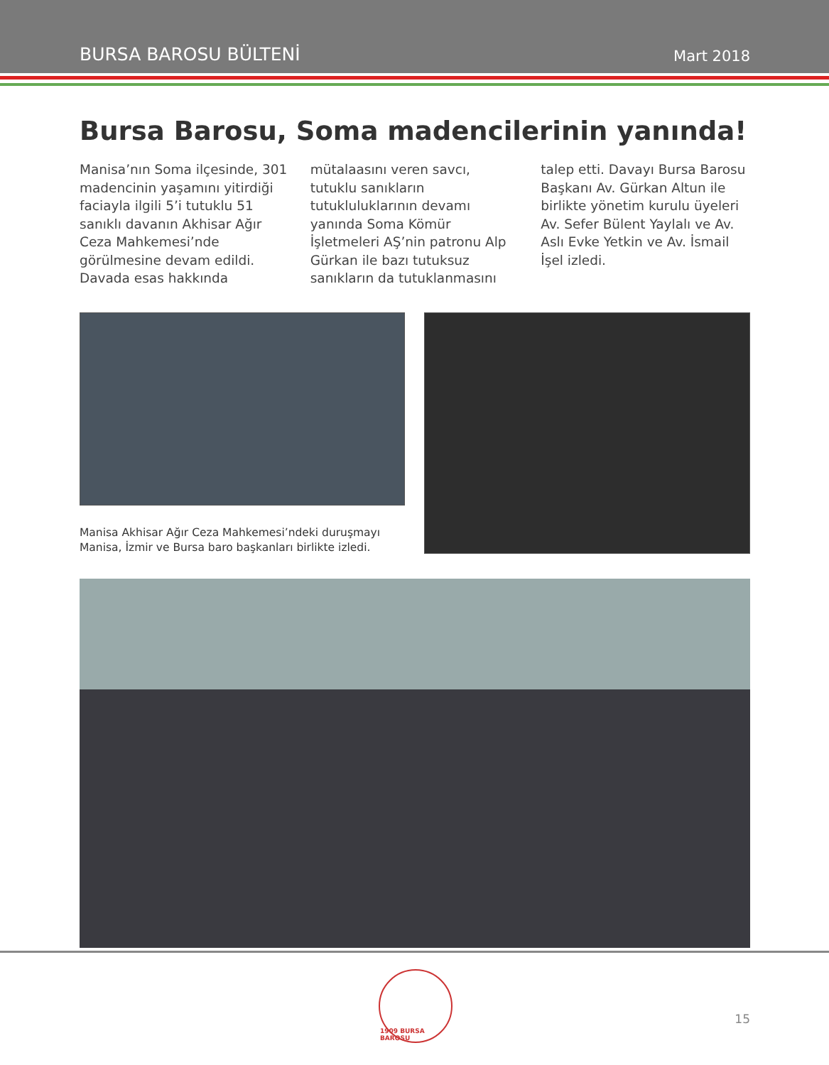BURSA BAROSU BÜLTENİ Mart 2018
Bursa Barosu, Soma madencilerinin yanında!
Manisa’nın Soma ilçesinde, 301 madencinin yaşamını yitirdiği faciayla ilgili 5’i tutuklu 51 sanıklı davanın Akhisar Ağır Ceza Mahkemesi’nde görülmesine devam edildi. Davada esas hakkında mütalaasını veren savcı, tutuklu sanıkların tutukluluklarının devamı yanında Soma Kömür İşletmeleri AŞ’nin patronu Alp Gürkan ile bazı tutuksuz sanıkların da tutuklanmasını talep etti. Davayı Bursa Barosu Başkanı Av. Gürkan Altun ile birlikte yönetim kurulu üyeleri Av. Sefer Bülent Yaylalı ve Av. Aslı Evke Yetkin ve Av. İsmail İşel izledi.
Manisa Akhisar Ağır Ceza Mahkemesi’ndeki duruşmayı Manisa, İzmir ve Bursa baro başkanları birlikte izledi.
1909 BURSA BAROSU
15